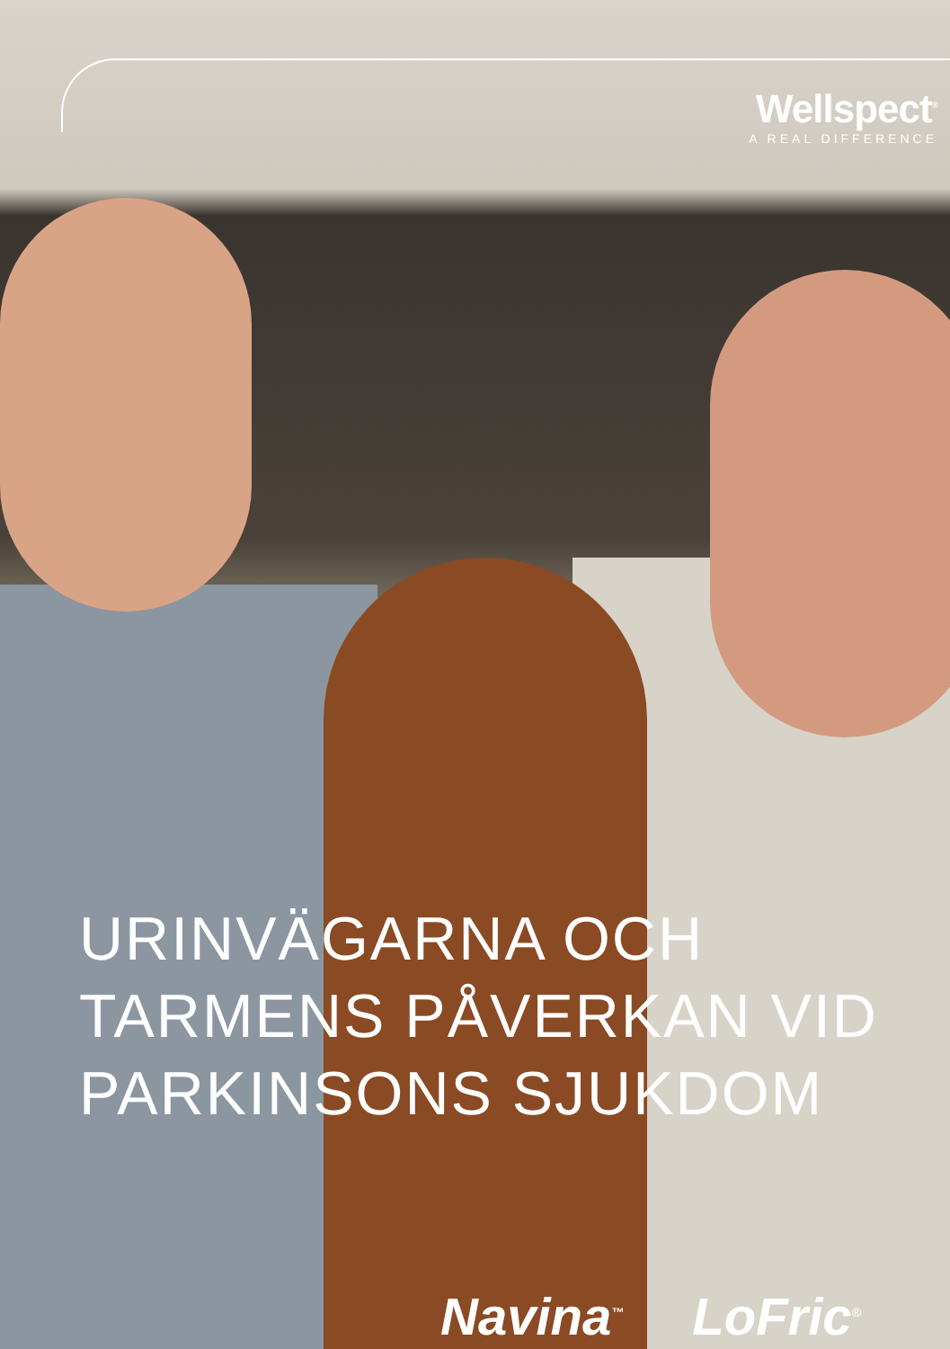Wellspect<sup>®</sup>
A REAL DIFFERENCE
URINVÄGARNA OCH
TARMENS PÅVERKAN VID
PARKINSONS SJUKDOM
Navina<sup>™</sup> LoFric<sup>®</sup>